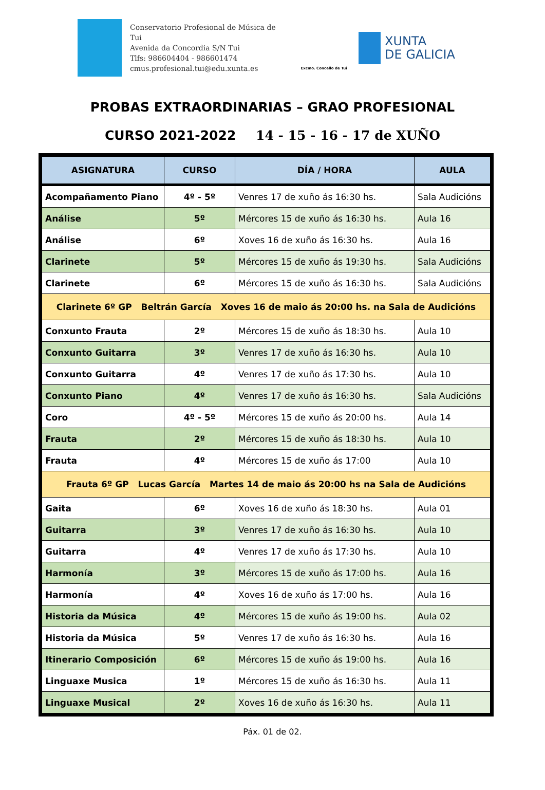Conservatorio Profesional de Música de Tui
Avenida da Concordia S/N Tui
Tlfs: 986604404 - 986601474
cmus.profesional.tui@edu.xunta.es
Excmo. Concello de Tui
XUNTA
DE GALICIA
PROBAS EXTRAORDINARIAS – GRAO PROFESIONAL
CURSO 2021-2022 14 - 15 - 16 - 17 de XUÑO
| ASIGNATURA | CURSO | DÍA / HORA | AULA |
| --- | --- | --- | --- |
| Acompañamento Piano | 4º - 5º | Venres 17 de xuño ás 16:30 hs. | Sala Audicións |
| Análise | 5º | Mércores 15 de xuño ás 16:30 hs. | Aula 16 |
| Análise | 6º | Xoves 16 de xuño ás 16:30 hs. | Aula 16 |
| Clarinete | 5º | Mércores 15 de xuño ás 19:30 hs. | Sala Audicións |
| Clarinete | 6º | Mércores 15 de xuño ás 16:30 hs. | Sala Audicións |
| Clarinete 6º GP Beltrán García Xoves 16 de maio ás 20:00 hs. na Sala de Audicións | | | |
| Conxunto Frauta | 2º | Mércores 15 de xuño ás 18:30 hs. | Aula 10 |
| Conxunto Guitarra | 3º | Venres 17 de xuño ás 16:30 hs. | Aula 10 |
| Conxunto Guitarra | 4º | Venres 17 de xuño ás 17:30 hs. | Aula 10 |
| Conxunto Piano | 4º | Venres 17 de xuño ás 16:30 hs. | Sala Audicións |
| Coro | 4º - 5º | Mércores 15 de xuño ás 20:00 hs. | Aula 14 |
| Frauta | 2º | Mércores 15 de xuño ás 18:30 hs. | Aula 10 |
| Frauta | 4º | Mércores 15 de xuño ás 17:00 | Aula 10 |
| Frauta 6º GP Lucas García Martes 14 de maio ás 20:00 hs na Sala de Audicións | | | |
| Gaita | 6º | Xoves 16 de xuño ás 18:30 hs. | Aula 01 |
| Guitarra | 3º | Venres 17 de xuño ás 16:30 hs. | Aula 10 |
| Guitarra | 4º | Venres 17 de xuño ás 17:30 hs. | Aula 10 |
| Harmonía | 3º | Mércores 15 de xuño ás 17:00 hs. | Aula 16 |
| Harmonía | 4º | Xoves 16 de xuño ás 17:00 hs. | Aula 16 |
| Historia da Música | 4º | Mércores 15 de xuño ás 19:00 hs. | Aula 02 |
| Historia da Música | 5º | Venres 17 de xuño ás 16:30 hs. | Aula 16 |
| Itinerario Composición | 6º | Mércores 15 de xuño ás 19:00 hs. | Aula 16 |
| Linguaxe Musica | 1º | Mércores 15 de xuño ás 16:30 hs. | Aula 11 |
| Linguaxe Musical | 2º | Xoves 16 de xuño ás 16:30 hs. | Aula 11 |
Páx. 01 de 02.